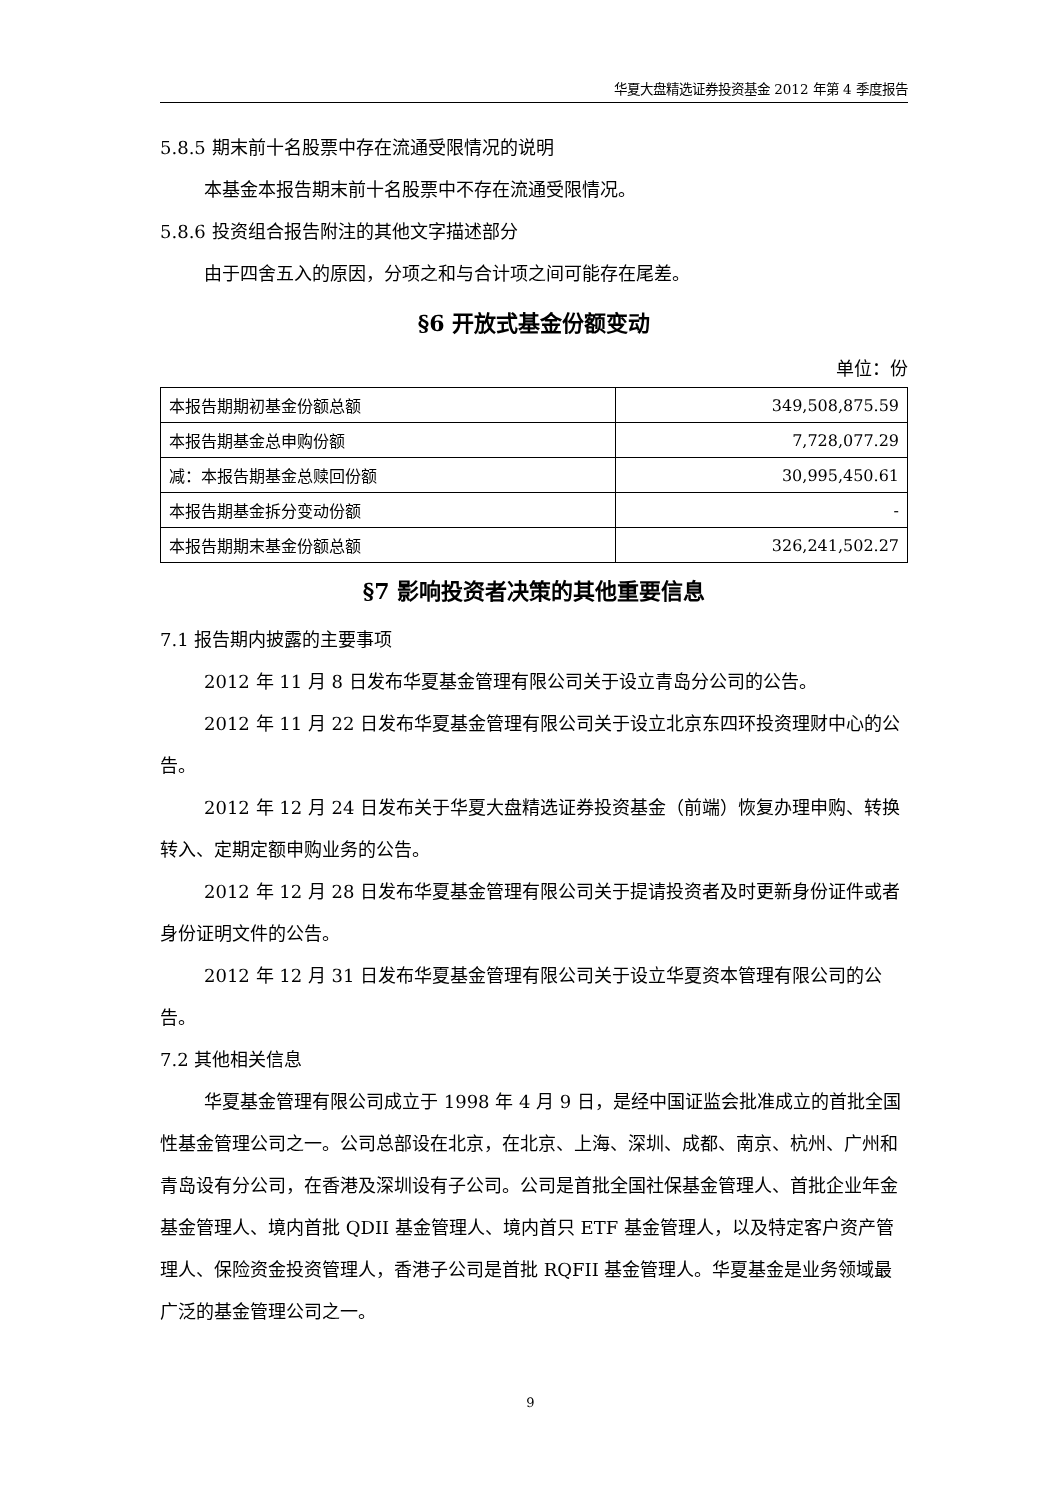华夏大盘精选证券投资基金 2012 年第 4 季度报告
5.8.5 期末前十名股票中存在流通受限情况的说明
本基金本报告期末前十名股票中不存在流通受限情况。
5.8.6 投资组合报告附注的其他文字描述部分
由于四舍五入的原因，分项之和与合计项之间可能存在尾差。
§6 开放式基金份额变动
单位：份
| 本报告期期初基金份额总额 | 349,508,875.59 |
| 本报告期基金总申购份额 | 7,728,077.29 |
| 减：本报告期基金总赎回份额 | 30,995,450.61 |
| 本报告期基金拆分变动份额 | - |
| 本报告期期末基金份额总额 | 326,241,502.27 |
§7 影响投资者决策的其他重要信息
7.1 报告期内披露的主要事项
2012 年 11 月 8 日发布华夏基金管理有限公司关于设立青岛分公司的公告。
2012 年 11 月 22 日发布华夏基金管理有限公司关于设立北京东四环投资理财中心的公告。
2012 年 12 月 24 日发布关于华夏大盘精选证券投资基金（前端）恢复办理申购、转换转入、定期定额申购业务的公告。
2012 年 12 月 28 日发布华夏基金管理有限公司关于提请投资者及时更新身份证件或者身份证明文件的公告。
2012 年 12 月 31 日发布华夏基金管理有限公司关于设立华夏资本管理有限公司的公告。
7.2 其他相关信息
华夏基金管理有限公司成立于 1998 年 4 月 9 日，是经中国证监会批准成立的首批全国性基金管理公司之一。公司总部设在北京，在北京、上海、深圳、成都、南京、杭州、广州和青岛设有分公司，在香港及深圳设有子公司。公司是首批全国社保基金管理人、首批企业年金基金管理人、境内首批 QDII 基金管理人、境内首只 ETF 基金管理人，以及特定客户资产管理人、保险资金投资管理人，香港子公司是首批 RQFII 基金管理人。华夏基金是业务领域最广泛的基金管理公司之一。
9